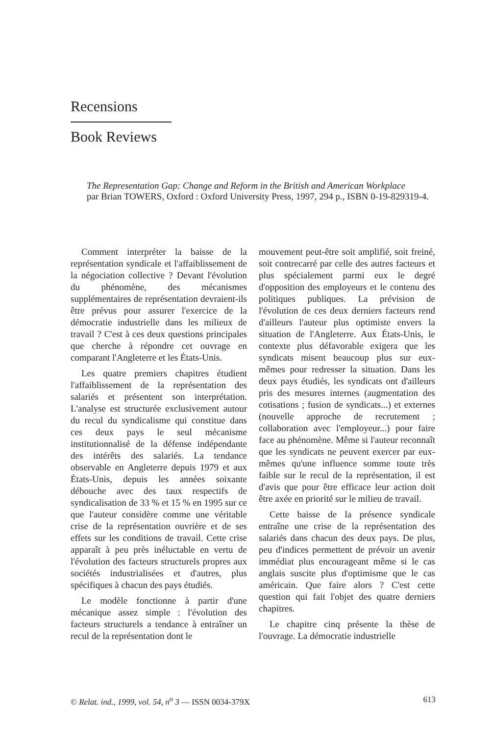Recensions
Book Reviews
The Representation Gap: Change and Reform in the British and American Workplace
par Brian TOWERS, Oxford : Oxford University Press, 1997, 294 p., ISBN 0-19-829319-4.
Comment interpréter la baisse de la représentation syndicale et l'affaiblissement de la négociation collective ? Devant l'évolution du phénomène, des mécanismes supplémentaires de représentation devraient-ils être prévus pour assurer l'exercice de la démocratie industrielle dans les milieux de travail ? C'est à ces deux questions principales que cherche à répondre cet ouvrage en comparant l'Angleterre et les États-Unis.
Les quatre premiers chapitres étudient l'affaiblissement de la représentation des salariés et présentent son interprétation. L'analyse est structurée exclusivement autour du recul du syndicalisme qui constitue dans ces deux pays le seul mécanisme institutionnalisé de la défense indépendante des intérêts des salariés. La tendance observable en Angleterre depuis 1979 et aux États-Unis, depuis les années soixante débouche avec des taux respectifs de syndicalisation de 33 % et 15 % en 1995 sur ce que l'auteur considère comme une véritable crise de la représentation ouvrière et de ses effets sur les conditions de travail. Cette crise apparaît à peu près inéluctable en vertu de l'évolution des facteurs structurels propres aux sociétés industrialisées et d'autres, plus spécifiques à chacun des pays étudiés.
Le modèle fonctionne à partir d'une mécanique assez simple : l'évolution des facteurs structurels a tendance à entraîner un recul de la représentation dont le
mouvement peut-être soit amplifié, soit freiné, soit contrecarré par celle des autres facteurs et plus spécialement parmi eux le degré d'opposition des employeurs et le contenu des politiques publiques. La prévision de l'évolution de ces deux derniers facteurs rend d'ailleurs l'auteur plus optimiste envers la situation de l'Angleterre. Aux États-Unis, le contexte plus défavorable exigera que les syndicats misent beaucoup plus sur eux-mêmes pour redresser la situation. Dans les deux pays étudiés, les syndicats ont d'ailleurs pris des mesures internes (augmentation des cotisations ; fusion de syndicats...) et externes (nouvelle approche de recrutement ; collaboration avec l'employeur...) pour faire face au phénomène. Même si l'auteur reconnaît que les syndicats ne peuvent exercer par eux-mêmes qu'une influence somme toute très faible sur le recul de la représentation, il est d'avis que pour être efficace leur action doit être axée en priorité sur le milieu de travail.
Cette baisse de la présence syndicale entraîne une crise de la représentation des salariés dans chacun des deux pays. De plus, peu d'indices permettent de prévoir un avenir immédiat plus encourageant même si le cas anglais suscite plus d'optimisme que le cas américain. Que faire alors ? C'est cette question qui fait l'objet des quatre derniers chapitres.
Le chapitre cinq présente la thèse de l'ouvrage. La démocratie industrielle
© Relat. ind., 1999, vol. 54, n<sup>o</sup> 3 — ISSN 0034-379X 613